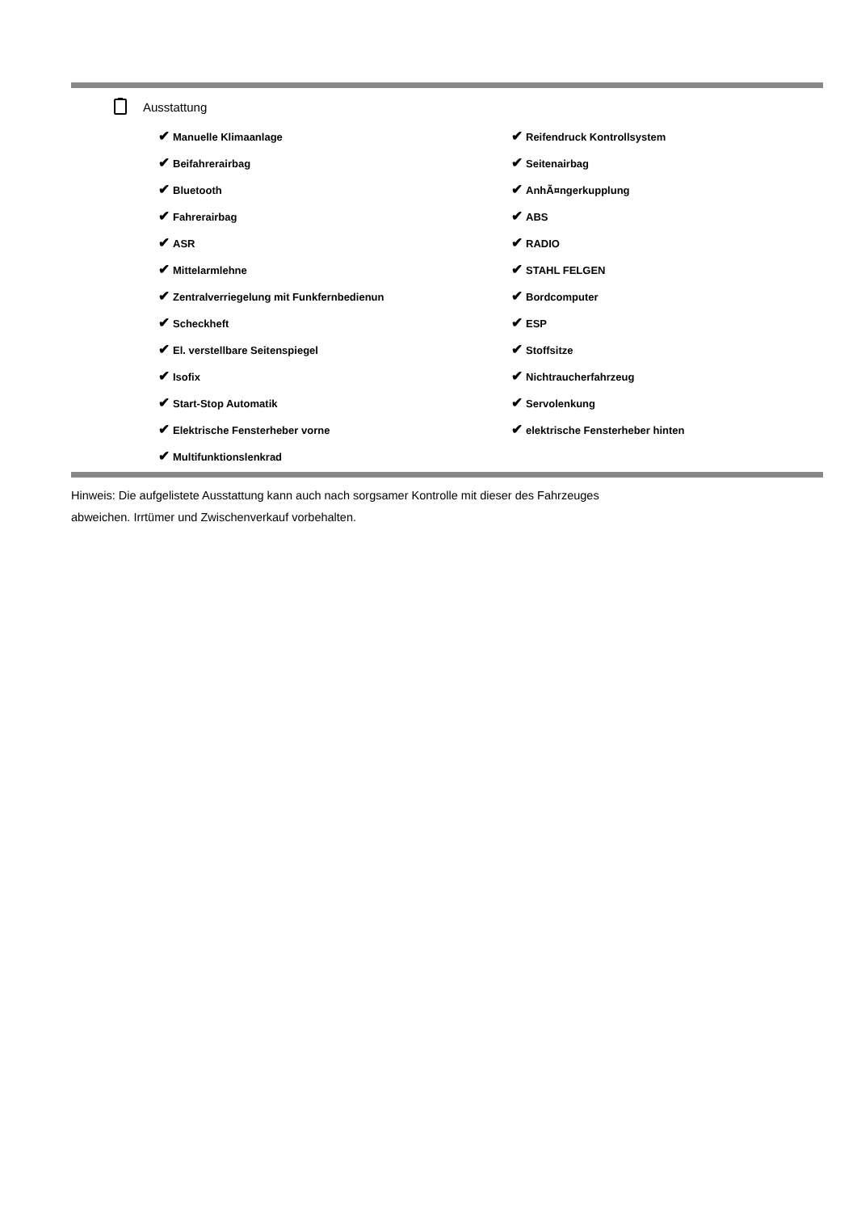Ausstattung
| ✔ Manuelle Klimaanlage | ✔ Reifendruck Kontrollsystem |
| ✔ Beifahrerairbag | ✔ Seitenairbag |
| ✔ Bluetooth | ✔ AnhÃ¤ngerkupplung |
| ✔ Fahrerairbag | ✔ ABS |
| ✔ ASR | ✔ RADIO |
| ✔ Mittelarmlehne | ✔ STAHL FELGEN |
| ✔ Zentralverriegelung mit Funkfernbedienun | ✔ Bordcomputer |
| ✔ Scheckheft | ✔ ESP |
| ✔ El. verstellbare Seitenspiegel | ✔ Stoffsitze |
| ✔ Isofix | ✔ Nichtraucherfahrzeug |
| ✔ Start-Stop Automatik | ✔ Servolenkung |
| ✔ Elektrische Fensterheber vorne | ✔ elektrische Fensterheber hinten |
| ✔ Multifunktionslenkrad | |
Hinweis: Die aufgelistete Ausstattung kann auch nach sorgsamer Kontrolle mit dieser des Fahrzeuges
abweichen. Irrtümer und Zwischenverkauf vorbehalten.